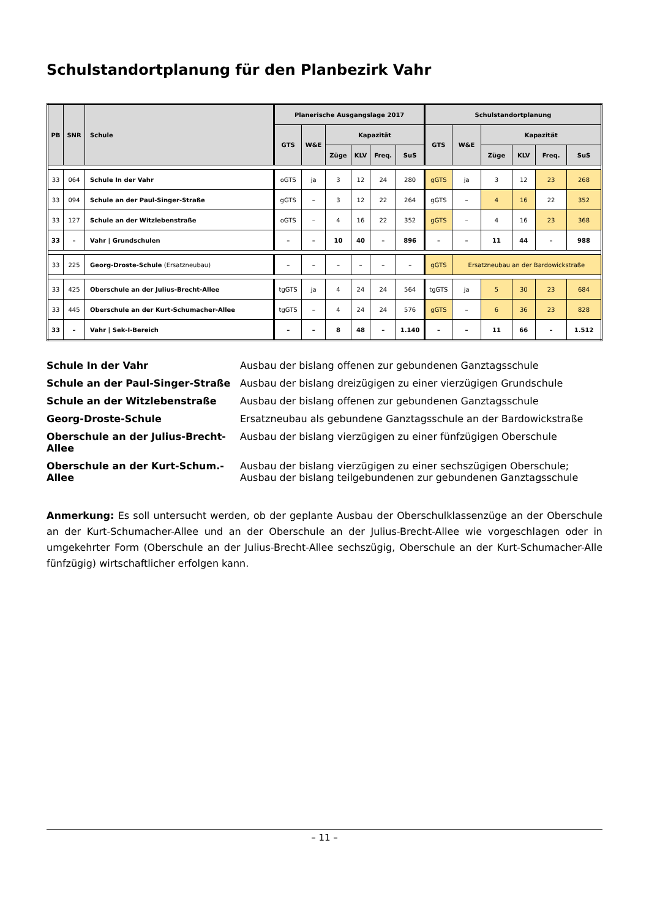Schulstandortplanung für den Planbezirk Vahr
| PB | SNR | Schule | Planerische Ausgangslage 2017 | | | | | | Schulstandortplanung | | | | | |
| --- | --- | --- | --- | --- | --- | --- | --- | --- | --- | --- | --- | --- | --- | --- |
| | | | GTS | W&E | Kapazität | | | | GTS | W&E | Kapazität | | | |
| | | | | | Züge | KLV | Freq. | SuS | | | Züge | KLV | Freq. | SuS |
| 33 | 064 | Schule In der Vahr | oGTS | ja | 3 | 12 | 24 | 280 | gGTS | ja | 3 | 12 | 23 | 268 |
| 33 | 094 | Schule an der Paul-Singer-Straße | gGTS | – | 3 | 12 | 22 | 264 | gGTS | – | 4 | 16 | 22 | 352 |
| 33 | 127 | Schule an der Witzlebenstraße | oGTS | – | 4 | 16 | 22 | 352 | gGTS | – | 4 | 16 | 23 | 368 |
| 33 | – | Vahr / Grundschulen | – | – | 10 | 40 | – | 896 | – | – | 11 | 44 | – | 988 |
| 33 | 225 | Georg-Droste-Schule (Ersatzneubau) | – | – | – | – | – | – | gGTS | Ersatzneubau an der Bardowickstraße | | | | |
| 33 | 425 | Oberschule an der Julius-Brecht-Allee | tgGTS | ja | 4 | 24 | 24 | 564 | tgGTS | ja | 5 | 30 | 23 | 684 |
| 33 | 445 | Oberschule an der Kurt-Schumacher-Allee | tgGTS | – | 4 | 24 | 24 | 576 | gGTS | – | 6 | 36 | 23 | 828 |
| 33 | – | Vahr / Sek-I-Bereich | – | – | 8 | 48 | – | 1.140 | – | – | 11 | 66 | – | 1.512 |
Schule In der Vahr Ausbau der bislang offenen zur gebundenen Ganztagsschule
Schule an der Paul-Singer-Straße Ausbau der bislang dreizügigen zu einer vierzügigen Grundschule
Schule an der Witzlebenstraße Ausbau der bislang offenen zur gebundenen Ganztagsschule
Georg-Droste-Schule Ersatzneubau als gebundene Ganztagsschule an der Bardowickstraße
Oberschule an der Julius-Brecht-Allee Ausbau der bislang vierzügigen zu einer fünfzügigen Oberschule
Oberschule an der Kurt-Schum.-Allee Ausbau der bislang vierzügigen zu einer sechszügigen Oberschule; Ausbau der bislang teilgebundenen zur gebundenen Ganztagsschule
Anmerkung: Es soll untersucht werden, ob der geplante Ausbau der Oberschulklassenzüge an der Oberschule an der Kurt-Schumacher-Allee und an der Oberschule an der Julius-Brecht-Allee wie vorgeschlagen oder in umgekehr­ter Form (Oberschule an der Julius-Brecht-Allee sechszügig, Oberschule an der Kurt-Schumacher-Alle fünfzügig) wirtschaftlicher erfolgen kann.
– 11 –